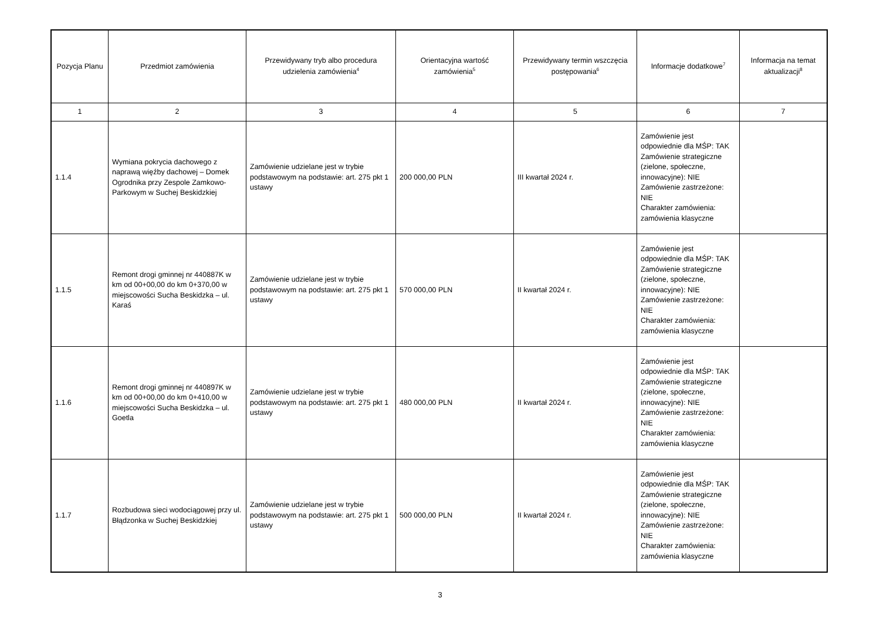| Pozycja Planu | Przedmiot zamówienia | Przewidywany tryb albo procedura udzielenia zamówienia<sup>4</sup> | Orientacyjna wartość zamówienia<sup>5</sup> | Przewidywany termin wszczęcia postępowania<sup>6</sup> | Informacje dodatkowe<sup>7</sup> | Informacja na temat aktualizacji<sup>8</sup> |
| --- | --- | --- | --- | --- | --- | --- |
| 1 | 2 | 3 | 4 | 5 | 6 | 7 |
| 1.1.4 | Wymiana pokrycia dachowego z naprawą więźby dachowej – Domek Ogrodnika przy Zespole Zamkowo-Parkowym w Suchej Beskidzkiej | Zamówienie udzielane jest w trybie podstawowym na podstawie: art. 275 pkt 1 ustawy | 200 000,00 PLN | III kwartał 2024 r. | Zamówienie jest odpowiednie dla MŚP: TAK Zamówienie strategiczne (zielone, społeczne, innowacyjne): NIE Zamówienie zastrzeżone: NIE Charakter zamówienia: zamówienia klasyczne | |
| 1.1.5 | Remont drogi gminnej nr 440887K w km od 00+00,00 do km 0+370,00 w miejscowości Sucha Beskidzka – ul. Karaś | Zamówienie udzielane jest w trybie podstawowym na podstawie: art. 275 pkt 1 ustawy | 570 000,00 PLN | II kwartał 2024 r. | Zamówienie jest odpowiednie dla MŚP: TAK Zamówienie strategiczne (zielone, społeczne, innowacyjne): NIE Zamówienie zastrzeżone: NIE Charakter zamówienia: zamówienia klasyczne | |
| 1.1.6 | Remont drogi gminnej nr 440897K w km od 00+00,00 do km 0+410,00 w miejscowości Sucha Beskidzka – ul. Goetla | Zamówienie udzielane jest w trybie podstawowym na podstawie: art. 275 pkt 1 ustawy | 480 000,00 PLN | II kwartał 2024 r. | Zamówienie jest odpowiednie dla MŚP: TAK Zamówienie strategiczne (zielone, społeczne, innowacyjne): NIE Zamówienie zastrzeżone: NIE Charakter zamówienia: zamówienia klasyczne | |
| 1.1.7 | Rozbudowa sieci wodociągowej przy ul. Błądzonka w Suchej Beskidzkiej | Zamówienie udzielane jest w trybie podstawowym na podstawie: art. 275 pkt 1 ustawy | 500 000,00 PLN | II kwartał 2024 r. | Zamówienie jest odpowiednie dla MŚP: TAK Zamówienie strategiczne (zielone, społeczne, innowacyjne): NIE Zamówienie zastrzeżone: NIE Charakter zamówienia: zamówienia klasyczne | |
3